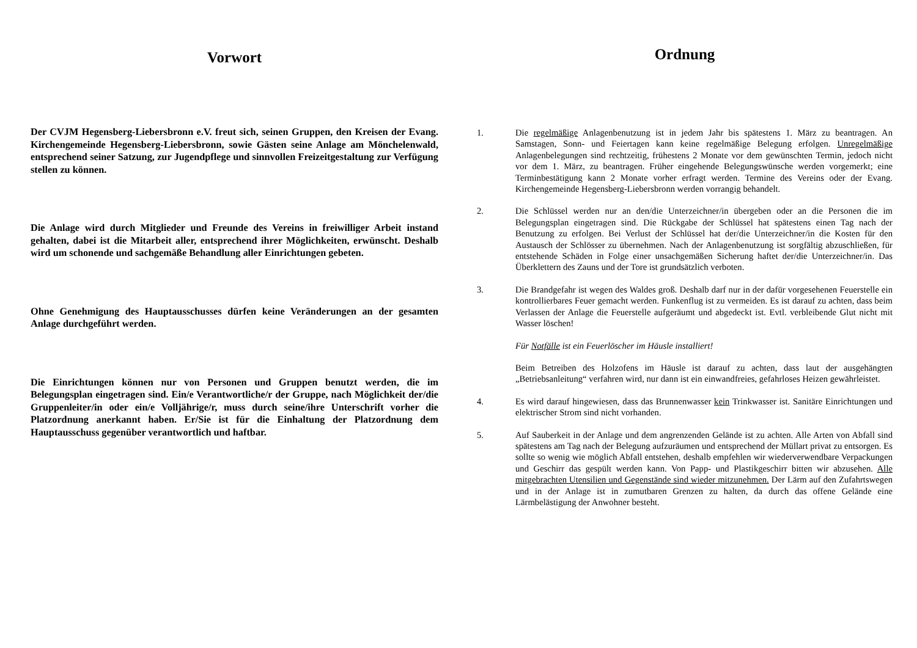Vorwort
Der CVJM Hegensberg-Liebersbronn e.V. freut sich, seinen Gruppen, den Kreisen der Evang. Kirchengemeinde Hegensberg-Liebersbronn, sowie Gästen seine Anlage am Mönchelenwald, entsprechend seiner Satzung, zur Jugendpflege und sinnvollen Freizeitgestaltung zur Verfügung stellen zu können.
Die Anlage wird durch Mitglieder und Freunde des Vereins in freiwilliger Arbeit instand gehalten, dabei ist die Mitarbeit aller, entsprechend ihrer Möglichkeiten, erwünscht. Deshalb wird um schonende und sachgemäße Behandlung aller Einrichtungen gebeten.
Ohne Genehmigung des Hauptausschusses dürfen keine Veränderungen an der gesamten Anlage durchgeführt werden.
Die Einrichtungen können nur von Personen und Gruppen benutzt werden, die im Belegungsplan eingetragen sind. Ein/e Verantwortliche/r der Gruppe, nach Möglichkeit der/die Gruppenleiter/in oder ein/e Volljährige/r, muss durch seine/ihre Unterschrift vorher die Platzordnung anerkannt haben. Er/Sie ist für die Einhaltung der Platzordnung dem Hauptausschuss gegenüber verantwortlich und haftbar.
Ordnung
1. Die regelmäßige Anlagenbenutzung ist in jedem Jahr bis spätestens 1. März zu beantragen. An Samstagen, Sonn- und Feiertagen kann keine regelmäßige Belegung erfolgen. Unregelmäßige Anlagenbelegungen sind rechtzeitig, frühestens 2 Monate vor dem gewünschten Termin, jedoch nicht vor dem 1. März, zu beantragen. Früher eingehende Belegungswünsche werden vorgemerkt; eine Terminbestätigung kann 2 Monate vorher erfragt werden. Termine des Vereins oder der Evang. Kirchengemeinde Hegensberg-Liebersbronn werden vorrangig behandelt.
2. Die Schlüssel werden nur an den/die Unterzeichner/in übergeben oder an die Personen die im Belegungsplan eingetragen sind. Die Rückgabe der Schlüssel hat spätestens einen Tag nach der Benutzung zu erfolgen. Bei Verlust der Schlüssel hat der/die Unterzeichner/in die Kosten für den Austausch der Schlösser zu übernehmen. Nach der Anlagenbenutzung ist sorgfältig abzuschließen, für entstehende Schäden in Folge einer unsachgemäßen Sicherung haftet der/die Unterzeichner/in. Das Überklettern des Zauns und der Tore ist grundsätzlich verboten.
3. Die Brandgefahr ist wegen des Waldes groß. Deshalb darf nur in der dafür vorgesehenen Feuerstelle ein kontrollierbares Feuer gemacht werden. Funkenflug ist zu vermeiden. Es ist darauf zu achten, dass beim Verlassen der Anlage die Feuerstelle aufgeräumt und abgedeckt ist. Evtl. verbleibende Glut nicht mit Wasser löschen!
Für Notfälle ist ein Feuerlöscher im Häusle installiert!
Beim Betreiben des Holzofens im Häusle ist darauf zu achten, dass laut der ausgehängten „Betriebsanleitung“ verfahren wird, nur dann ist ein einwandfreies, gefahrloses Heizen gewährleistet.
4. Es wird darauf hingewiesen, dass das Brunnenwasser kein Trinkwasser ist. Sanitäre Einrichtungen und elektrischer Strom sind nicht vorhanden.
5. Auf Sauberkeit in der Anlage und dem angrenzenden Gelände ist zu achten. Alle Arten von Abfall sind spätestens am Tag nach der Belegung aufzuräumen und entsprechend der Müllart privat zu entsorgen. Es sollte so wenig wie möglich Abfall entstehen, deshalb empfehlen wir wiederverwendbare Verpackungen und Geschirr das gespült werden kann. Von Papp- und Plastikgeschirr bitten wir abzusehen. Alle mitgebrachten Utensilien und Gegenstände sind wieder mitzunehmen. Der Lärm auf den Zufahrtswegen und in der Anlage ist in zumutbaren Grenzen zu halten, da durch das offene Gelände eine Lärmbelästigung der Anwohner besteht.